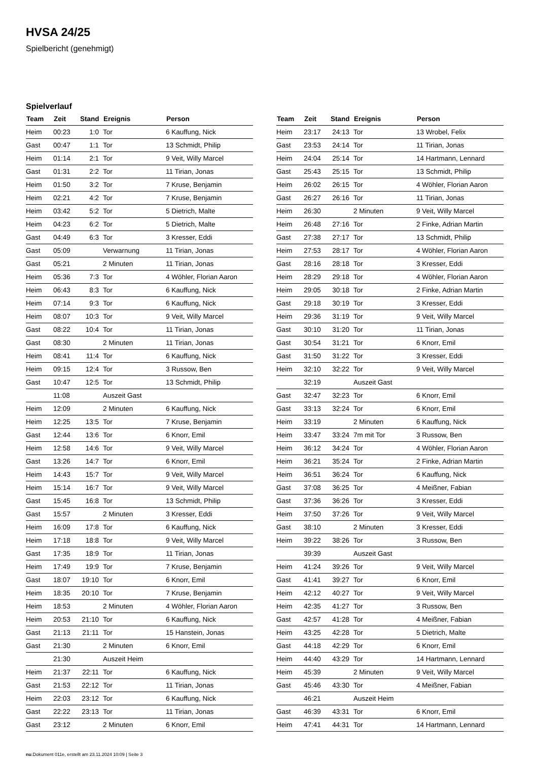HVSA 24/25
Spielbericht (genehmigt)
Spielverlauf
| Team | Zeit | Stand | Ereignis | Person |
| --- | --- | --- | --- | --- |
| Heim | 00:23 | 1:0 | Tor | 6 Kauffung, Nick |
| Gast | 00:47 | 1:1 | Tor | 13 Schmidt, Philip |
| Heim | 01:14 | 2:1 | Tor | 9 Veit, Willy Marcel |
| Gast | 01:31 | 2:2 | Tor | 11 Tirian, Jonas |
| Heim | 01:50 | 3:2 | Tor | 7 Kruse, Benjamin |
| Heim | 02:21 | 4:2 | Tor | 7 Kruse, Benjamin |
| Heim | 03:42 | 5:2 | Tor | 5 Dietrich, Malte |
| Heim | 04:23 | 6:2 | Tor | 5 Dietrich, Malte |
| Gast | 04:49 | 6:3 | Tor | 3 Kresser, Eddi |
| Gast | 05:09 | | Verwarnung | 11 Tirian, Jonas |
| Gast | 05:21 | | 2 Minuten | 11 Tirian, Jonas |
| Heim | 05:36 | 7:3 | Tor | 4 Wöhler, Florian Aaron |
| Heim | 06:43 | 8:3 | Tor | 6 Kauffung, Nick |
| Heim | 07:14 | 9:3 | Tor | 6 Kauffung, Nick |
| Heim | 08:07 | 10:3 | Tor | 9 Veit, Willy Marcel |
| Gast | 08:22 | 10:4 | Tor | 11 Tirian, Jonas |
| Gast | 08:30 | | 2 Minuten | 11 Tirian, Jonas |
| Heim | 08:41 | 11:4 | Tor | 6 Kauffung, Nick |
| Heim | 09:15 | 12:4 | Tor | 3 Russow, Ben |
| Gast | 10:47 | 12:5 | Tor | 13 Schmidt, Philip |
| | 11:08 | | Auszeit Gast | |
| Heim | 12:09 | | 2 Minuten | 6 Kauffung, Nick |
| Heim | 12:25 | 13:5 | Tor | 7 Kruse, Benjamin |
| Gast | 12:44 | 13:6 | Tor | 6 Knorr, Emil |
| Heim | 12:58 | 14:6 | Tor | 9 Veit, Willy Marcel |
| Gast | 13:26 | 14:7 | Tor | 6 Knorr, Emil |
| Heim | 14:43 | 15:7 | Tor | 9 Veit, Willy Marcel |
| Heim | 15:14 | 16:7 | Tor | 9 Veit, Willy Marcel |
| Gast | 15:45 | 16:8 | Tor | 13 Schmidt, Philip |
| Gast | 15:57 | | 2 Minuten | 3 Kresser, Eddi |
| Heim | 16:09 | 17:8 | Tor | 6 Kauffung, Nick |
| Heim | 17:18 | 18:8 | Tor | 9 Veit, Willy Marcel |
| Gast | 17:35 | 18:9 | Tor | 11 Tirian, Jonas |
| Heim | 17:49 | 19:9 | Tor | 7 Kruse, Benjamin |
| Gast | 18:07 | 19:10 | Tor | 6 Knorr, Emil |
| Heim | 18:35 | 20:10 | Tor | 7 Kruse, Benjamin |
| Heim | 18:53 | | 2 Minuten | 4 Wöhler, Florian Aaron |
| Heim | 20:53 | 21:10 | Tor | 6 Kauffung, Nick |
| Gast | 21:13 | 21:11 | Tor | 15 Hanstein, Jonas |
| Gast | 21:30 | | 2 Minuten | 6 Knorr, Emil |
| | 21:30 | | Auszeit Heim | |
| Heim | 21:37 | 22:11 | Tor | 6 Kauffung, Nick |
| Gast | 21:53 | 22:12 | Tor | 11 Tirian, Jonas |
| Heim | 22:03 | 23:12 | Tor | 6 Kauffung, Nick |
| Gast | 22:22 | 23:13 | Tor | 11 Tirian, Jonas |
| Gast | 23:12 | | 2 Minuten | 6 Knorr, Emil |
| Team | Zeit | Stand | Ereignis | Person |
| --- | --- | --- | --- | --- |
| Heim | 23:17 | 24:13 | Tor | 13 Wrobel, Felix |
| Gast | 23:53 | 24:14 | Tor | 11 Tirian, Jonas |
| Heim | 24:04 | 25:14 | Tor | 14 Hartmann, Lennard |
| Gast | 25:43 | 25:15 | Tor | 13 Schmidt, Philip |
| Heim | 26:02 | 26:15 | Tor | 4 Wöhler, Florian Aaron |
| Gast | 26:27 | 26:16 | Tor | 11 Tirian, Jonas |
| Heim | 26:30 | | 2 Minuten | 9 Veit, Willy Marcel |
| Heim | 26:48 | 27:16 | Tor | 2 Finke, Adrian Martin |
| Gast | 27:38 | 27:17 | Tor | 13 Schmidt, Philip |
| Heim | 27:53 | 28:17 | Tor | 4 Wöhler, Florian Aaron |
| Gast | 28:16 | 28:18 | Tor | 3 Kresser, Eddi |
| Heim | 28:29 | 29:18 | Tor | 4 Wöhler, Florian Aaron |
| Heim | 29:05 | 30:18 | Tor | 2 Finke, Adrian Martin |
| Gast | 29:18 | 30:19 | Tor | 3 Kresser, Eddi |
| Heim | 29:36 | 31:19 | Tor | 9 Veit, Willy Marcel |
| Gast | 30:10 | 31:20 | Tor | 11 Tirian, Jonas |
| Gast | 30:54 | 31:21 | Tor | 6 Knorr, Emil |
| Gast | 31:50 | 31:22 | Tor | 3 Kresser, Eddi |
| Heim | 32:10 | 32:22 | Tor | 9 Veit, Willy Marcel |
| | 32:19 | | Auszeit Gast | |
| Gast | 32:47 | 32:23 | Tor | 6 Knorr, Emil |
| Gast | 33:13 | 32:24 | Tor | 6 Knorr, Emil |
| Heim | 33:19 | | 2 Minuten | 6 Kauffung, Nick |
| Heim | 33:47 | 33:24 | 7m mit Tor | 3 Russow, Ben |
| Heim | 36:12 | 34:24 | Tor | 4 Wöhler, Florian Aaron |
| Heim | 36:21 | 35:24 | Tor | 2 Finke, Adrian Martin |
| Heim | 36:51 | 36:24 | Tor | 6 Kauffung, Nick |
| Gast | 37:08 | 36:25 | Tor | 4 Meißner, Fabian |
| Gast | 37:36 | 36:26 | Tor | 3 Kresser, Eddi |
| Heim | 37:50 | 37:26 | Tor | 9 Veit, Willy Marcel |
| Gast | 38:10 | | 2 Minuten | 3 Kresser, Eddi |
| Heim | 39:22 | 38:26 | Tor | 3 Russow, Ben |
| | 39:39 | | Auszeit Gast | |
| Heim | 41:24 | 39:26 | Tor | 9 Veit, Willy Marcel |
| Gast | 41:41 | 39:27 | Tor | 6 Knorr, Emil |
| Heim | 42:12 | 40:27 | Tor | 9 Veit, Willy Marcel |
| Heim | 42:35 | 41:27 | Tor | 3 Russow, Ben |
| Gast | 42:57 | 41:28 | Tor | 4 Meißner, Fabian |
| Heim | 43:25 | 42:28 | Tor | 5 Dietrich, Malte |
| Gast | 44:18 | 42:29 | Tor | 6 Knorr, Emil |
| Heim | 44:40 | 43:29 | Tor | 14 Hartmann, Lennard |
| Heim | 45:39 | | 2 Minuten | 9 Veit, Willy Marcel |
| Gast | 45:46 | 43:30 | Tor | 4 Meißner, Fabian |
| | 46:21 | | Auszeit Heim | |
| Gast | 46:39 | 43:31 | Tor | 6 Knorr, Emil |
| Heim | 47:41 | 44:31 | Tor | 14 Hartmann, Lennard |
nu.Dokument 011e, erstellt am 23.11.2024 10:09 | Seite 3